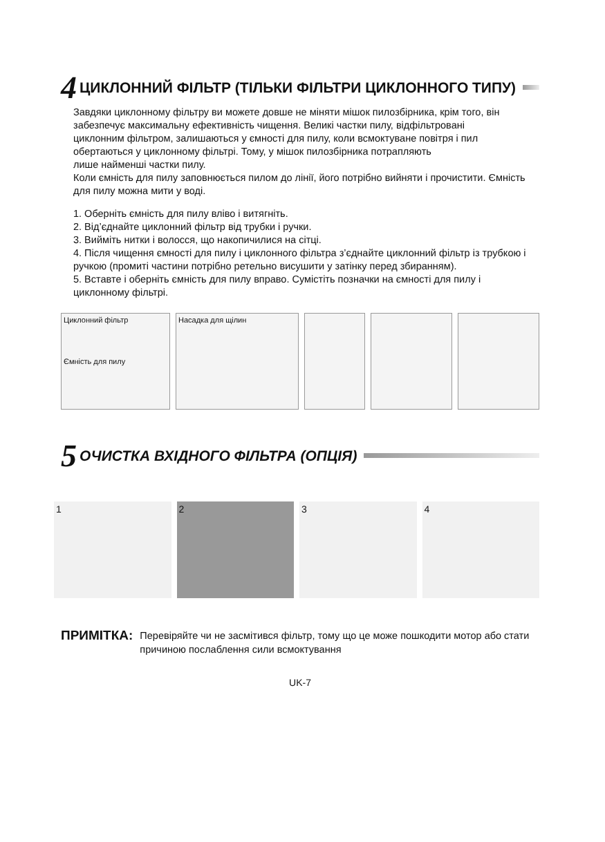4 ЦИКЛОННИЙ ФІЛЬТР (ТІЛЬКИ ФІЛЬТРИ ЦИКЛОННОГО ТИПУ)
Завдяки циклонному фільтру ви можете довше не міняти мішок пилозбірника, крім того, він забезпечує максимальну ефективність чищення. Великі частки пилу, відфільтровані
циклонним фільтром, залишаються у ємності для пилу, коли всмоктуване повітря і пил обертаються у циклонному фільтрі. Тому, у мішок пилозбірника потрапляють
лише найменші частки пилу.
Коли ємність для пилу заповнюється пилом до лінії, його потрібно вийняти і прочистити. Ємність для пилу можна мити у воді.
1. Оберніть ємність для пилу вліво і витягніть.
2. Від’єднайте циклонний фільтр від трубки і ручки.
3. Вийміть нитки і волосся, що накопичилися на сітці.
4. Після чищення ємності для пилу і циклонного фільтра з’єднайте циклонний фільтр із трубкою і ручкою (промиті частини потрібно ретельно висушити у затінку перед збиранням).
5. Вставте і оберніть ємність для пилу вправо. Сумістіть позначки на ємності для пилу і циклонному фільтрі.
Циклонний фільтр
Ємність для пилу
Насадка для щілин
5 ОЧИСТКА ВХІДНОГО ФІЛЬТРА (ОПЦІЯ)
1 2 3 4
ПРИМІТКА: Перевіряйте чи не засмітився фільтр, тому що це може пошкодити мотор або стати причиною послаблення сили всмоктування
UK-7